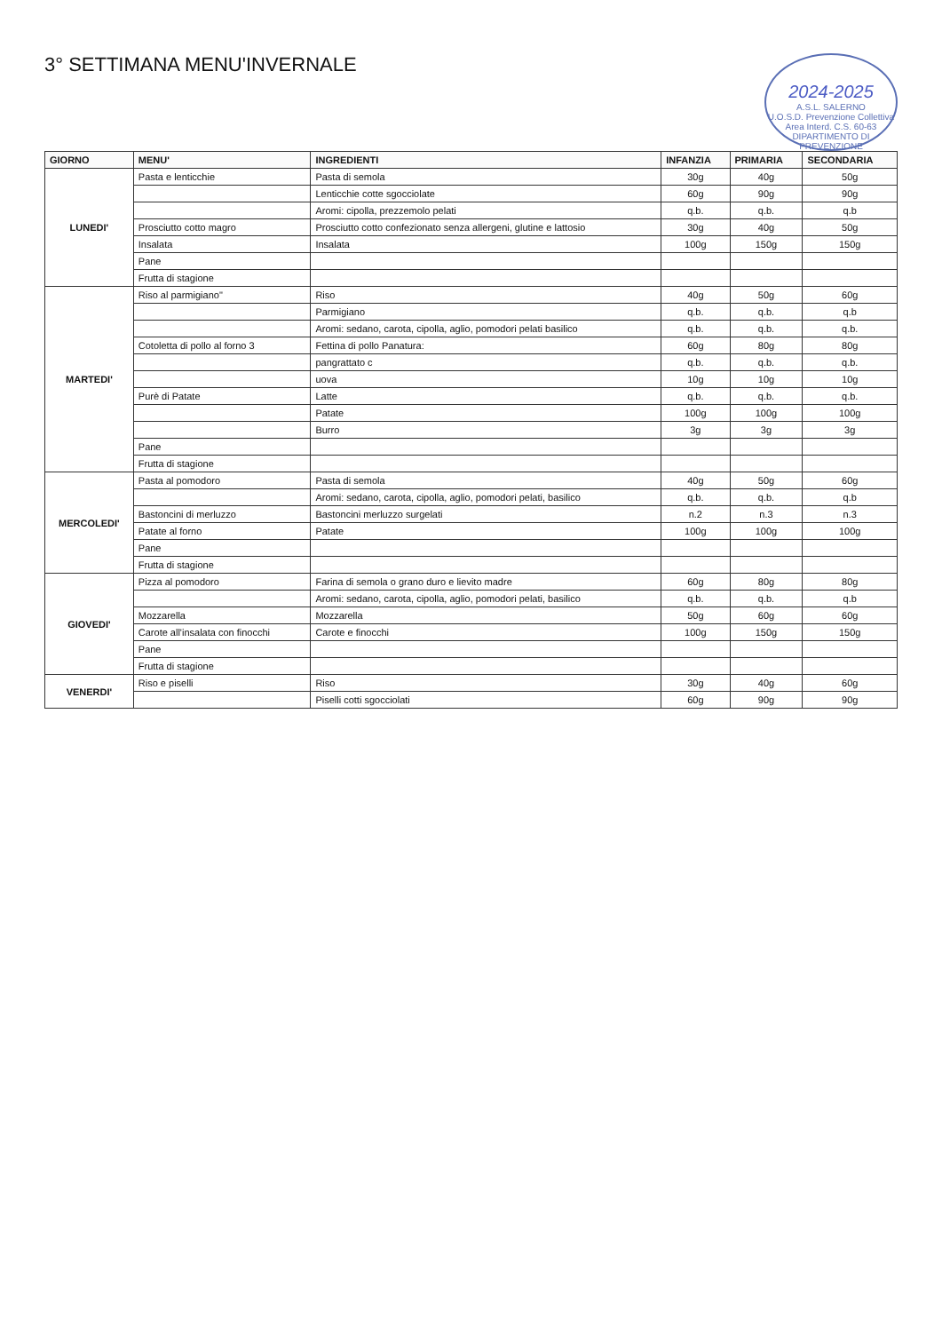2024-2025
A.S.L. SALERNO
U.O.S.D. Prevenzione Collettiva
Area Interd. C.S. 60-63
DIPARTIMENTO DI PREVENZIONE
3° SETTIMANA MENU'INVERNALE
| GIORNO | MENU' | INGREDIENTI | INFANZIA | PRIMARIA | SECONDARIA |
| --- | --- | --- | --- | --- | --- |
| LUNEDI' | Pasta e lenticchie | Pasta di semola | 30g | 40g | 50g |
| | | Lenticchie cotte sgocciolate | 60g | 90g | 90g |
| | | Aromi: cipolla, prezzemolo pelati | q.b. | q.b. | q.b |
| | Prosciutto cotto magro | Prosciutto cotto confezionato senza allergeni, glutine e lattosio | 30g | 40g | 50g |
| | Insalata | Insalata | 100g | 150g | 150g |
| | Pane | | | | |
| | Frutta di stagione | | | | |
| MARTEDI' | Riso al parmigiano" | Riso | 40g | 50g | 60g |
| | | Parmigiano | q.b. | q.b. | q.b |
| | | Aromi: sedano, carota, cipolla, aglio, pomodori pelati basilico | q.b. | q.b. | q.b. |
| | Cotoletta di pollo al forno 3 | Fettina di pollo Panatura: | 60g | 80g | 80g |
| | | pangrattato c | q.b. | q.b. | q.b. |
| | | uova | 10g | 10g | 10g |
| | Purè di Patate | Latte | q.b. | q.b. | q.b. |
| | | Patate | 100g | 100g | 100g |
| | | Burro | 3g | 3g | 3g |
| | Pane | | | | |
| | Frutta di stagione | | | | |
| MERCOLEDI' | Pasta al pomodoro | Pasta di semola | 40g | 50g | 60g |
| | | Aromi: sedano, carota, cipolla, aglio, pomodori pelati, basilico | q.b. | q.b. | q.b |
| | Bastoncini di merluzzo | Bastoncini merluzzo surgelati | n.2 | n.3 | n.3 |
| | Patate al forno | Patate | 100g | 100g | 100g |
| | Pane | | | | |
| | Frutta di stagione | | | | |
| GIOVEDI' | Pizza al pomodoro | Farina di semola o grano duro e lievito madre | 60g | 80g | 80g |
| | | Aromi: sedano, carota, cipolla, aglio, pomodori pelati, basilico | q.b. | q.b. | q.b |
| | Mozzarella | Mozzarella | 50g | 60g | 60g |
| | Carote all'insalata con finocchi | Carote e finocchi | 100g | 150g | 150g |
| | Pane | | | | |
| | Frutta di stagione | | | | |
| VENERDI' | Riso e piselli | Riso | 30g | 40g | 60g |
| | | Piselli cotti sgocciolati | 60g | 90g | 90g |